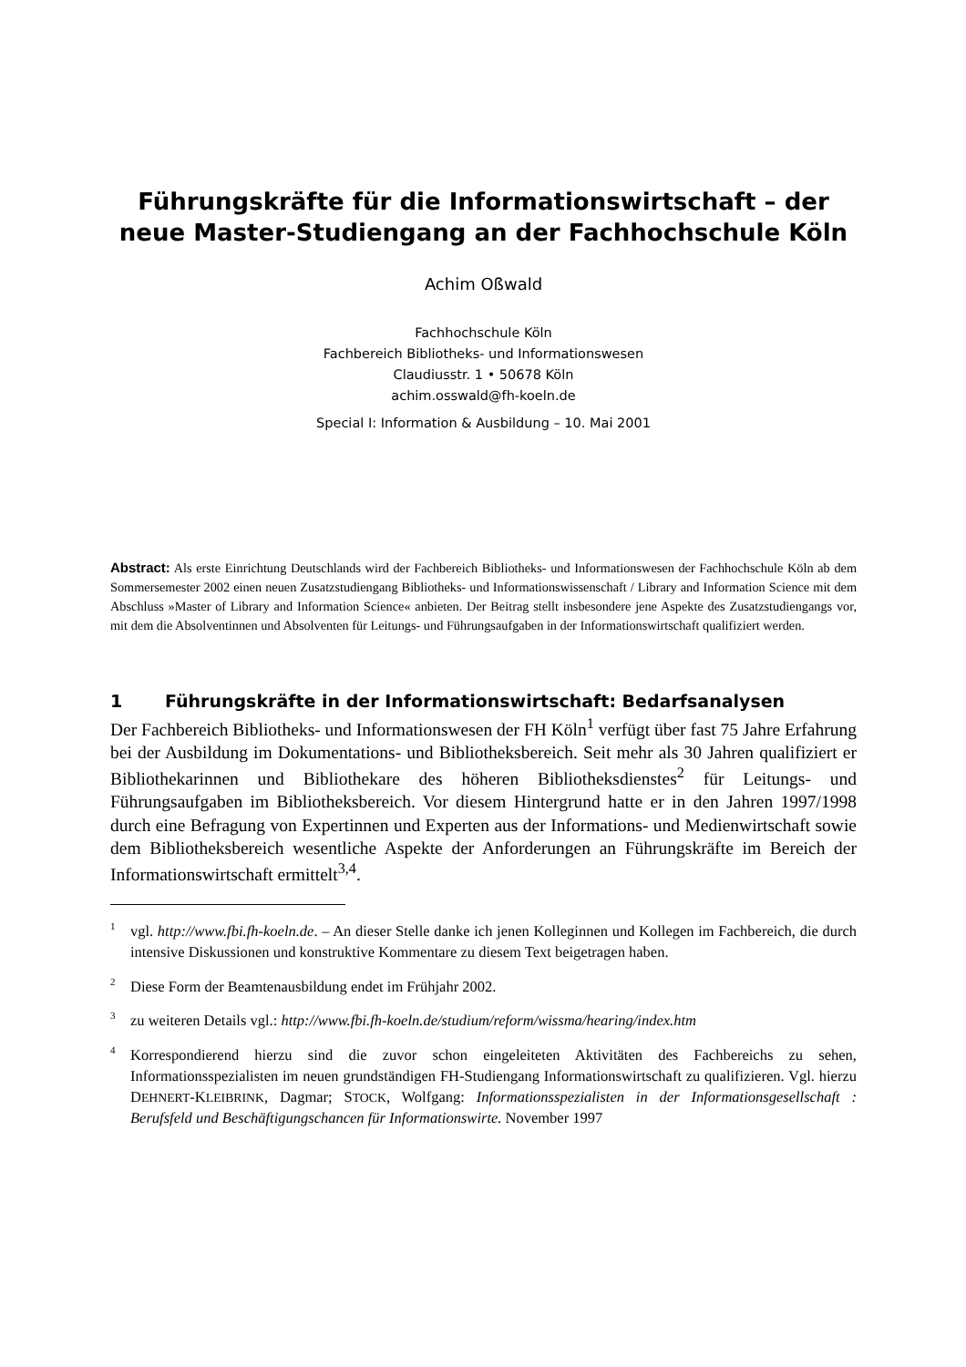Führungskräfte für die Informationswirtschaft – der neue Master-Studiengang an der Fachhochschule Köln
Achim Oßwald
Fachhochschule Köln
Fachbereich Bibliotheks- und Informationswesen
Claudiusstr. 1 • 50678 Köln
achim.osswald@fh-koeln.de
Special I: Information & Ausbildung – 10. Mai 2001
Abstract: Als erste Einrichtung Deutschlands wird der Fachbereich Bibliotheks- und Informationswesen der Fachhochschule Köln ab dem Sommersemester 2002 einen neuen Zusatzstudiengang Bibliotheks- und Informationswissenschaft / Library and Information Science mit dem Abschluss »Master of Library and Information Science« anbieten. Der Beitrag stellt insbesondere jene Aspekte des Zusatzstudiengangs vor, mit dem die Absolventinnen und Absolventen für Leitungs- und Führungsaufgaben in der Informationswirtschaft qualifiziert werden.
1 Führungskräfte in der Informationswirtschaft: Bedarfsanalysen
Der Fachbereich Bibliotheks- und Informationswesen der FH Köln<sup>1</sup> verfügt über fast 75 Jahre Erfahrung bei der Ausbildung im Dokumentations- und Bibliotheksbereich. Seit mehr als 30 Jahren qualifiziert er Bibliothekarinnen und Bibliothekare des höheren Bibliotheksdienstes<sup>2</sup> für Leitungs- und Führungsaufgaben im Bibliotheksbereich. Vor diesem Hintergrund hatte er in den Jahren 1997/1998 durch eine Befragung von Expertinnen und Experten aus der Informations- und Medienwirtschaft sowie dem Bibliotheksbereich wesentliche Aspekte der Anforderungen an Führungskräfte im Bereich der Informationswirtschaft ermittelt<sup>3,4</sup>.
<sup>1</sup> vgl. http://www.fbi.fh-koeln.de. – An dieser Stelle danke ich jenen Kolleginnen und Kollegen im Fachbereich, die durch intensive Diskussionen und konstruktive Kommentare zu diesem Text beigetragen haben.
<sup>2</sup> Diese Form der Beamtenausbildung endet im Frühjahr 2002.
<sup>3</sup> zu weiteren Details vgl.: http://www.fbi.fh-koeln.de/studium/reform/wissma/hearing/index.htm
<sup>4</sup> Korrespondierend hierzu sind die zuvor schon eingeleiteten Aktivitäten des Fachbereichs zu sehen, Informationsspezialisten im neuen grundständigen FH-Studiengang Informationswirtschaft zu qualifizieren. Vgl. hierzu DEHNERT-KLEIBRINK, Dagmar; STOCK, Wolfgang: Informationsspezialisten in der Informationsgesellschaft : Berufsfeld und Beschäftigungschancen für Informationswirte. November 1997